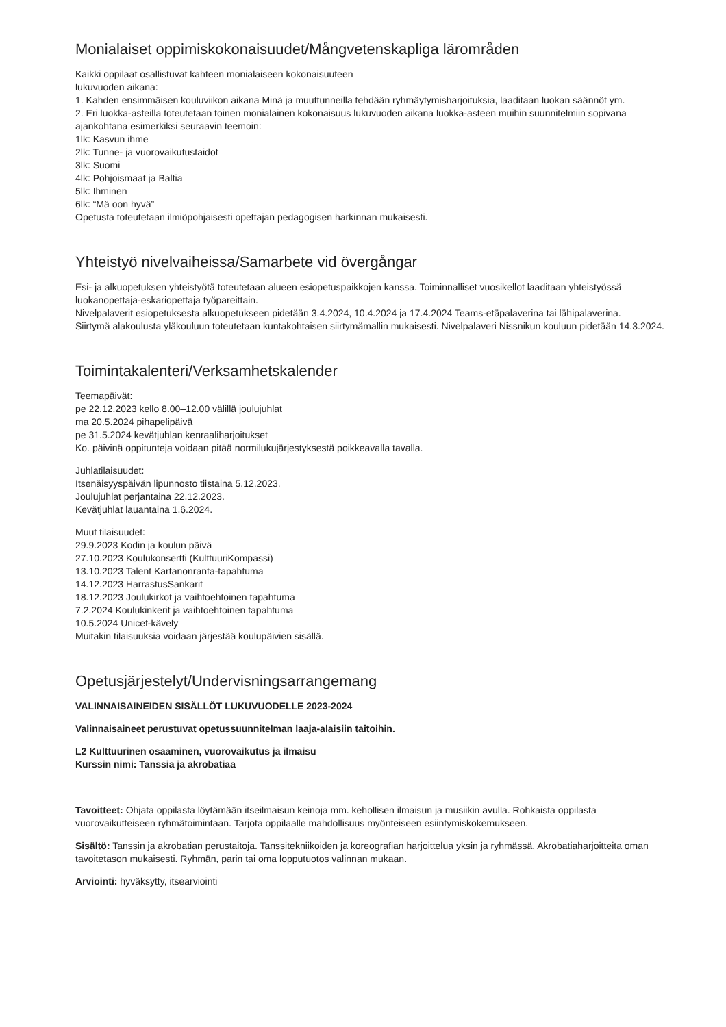Monialaiset oppimiskokonaisuudet/Mångvetenskapliga lärområden
Kaikki oppilaat osallistuvat kahteen monialaiseen kokonaisuuteen
lukuvuoden aikana:
1. Kahden ensimmäisen kouluviikon aikana Minä ja muuttunneilla tehdään ryhmäytymisharjoituksia, laaditaan luokan säännöt ym.
2. Eri luokka-asteilla toteutetaan toinen monialainen kokonaisuus lukuvuoden aikana luokka-asteen muihin suunnitelmiin sopivana ajankohtana esimerkiksi seuraavin teemoin:
1lk: Kasvun ihme
2lk: Tunne- ja vuorovaikutustaidot
3lk: Suomi
4lk: Pohjoismaat ja Baltia
5lk: Ihminen
6lk: “Mä oon hyvä”
Opetusta toteutetaan ilmiöpohjaisesti opettajan pedagogisen harkinnan mukaisesti.
Yhteistyö nivelvaiheissa/Samarbete vid övergångar
Esi- ja alkuopetuksen yhteistyötä toteutetaan alueen esiopetuspaikkojen kanssa. Toiminnalliset vuosikellot laaditaan yhteistyössä luokanopettaja-eskariopettaja työpareittain.
Nivelpalaverit esiopetuksesta alkuopetukseen pidetään 3.4.2024, 10.4.2024 ja 17.4.2024 Teams-etäpalaverina tai lähipalaverina.
Siirtymä alakoulusta yläkouluun toteutetaan kuntakohtaisen siirtymämallin mukaisesti. Nivelpalaveri Nissnikun kouluun pidetään 14.3.2024.
Toimintakalenteri/Verksamhetskalender
Teemapäivät:
pe 22.12.2023 kello 8.00–12.00 välillä joulujuhlat
ma 20.5.2024 pihapelipäivä
pe 31.5.2024 kevätjuhlan kenraaliharjoitukset
Ko. päivinä oppitunteja voidaan pitää normilukujärjestyksestä poikkeavalla tavalla.
Juhlatilaisuudet:
Itsenäisyyspäivän lipunnosto tiistaina 5.12.2023.
Joulujuhlat perjantaina 22.12.2023.
Kevätjuhlat lauantaina 1.6.2024.
Muut tilaisuudet:
29.9.2023 Kodin ja koulun päivä
27.10.2023 Koulukonsertti (KulttuuriKompassi)
13.10.2023 Talent Kartanonranta-tapahtuma
14.12.2023 HarrastusSankarit
18.12.2023 Joulukirkot ja vaihtoehtoinen tapahtuma
7.2.2024 Koulukinkerit ja vaihtoehtoinen tapahtuma
10.5.2024 Unicef-kävely
Muitakin tilaisuuksia voidaan järjestää koulupäivien sisällä.
Opetusjärjestelyt/Undervisningsarrangemang
VALINNAISAINEIDEN SISÄLLÖT LUKUVUODELLE 2023-2024
Valinnaisaineet perustuvat opetussuunnitelman laaja-alaisiin taitoihin.
L2 Kulttuurinen osaaminen, vuorovaikutus ja ilmaisu
Kurssin nimi: Tanssia ja akrobatiaa
Tavoitteet: Ohjata oppilasta löytämään itseilmaisun keinoja mm. kehollisen ilmaisun ja musiikin avulla. Rohkaista oppilasta vuorovaikutteiseen ryhmätoimintaan. Tarjota oppilaalle mahdollisuus myönteiseen esiintymiskokemukseen.
Sisältö: Tanssin ja akrobatian perustaitoja. Tanssitekniikoiden ja koreografian harjoittelua yksin ja ryhmässä. Akrobatiaharjoitteita oman tavoitetason mukaisesti. Ryhmän, parin tai oma lopputuotos valinnan mukaan.
Arviointi: hyväksytty, itsearviointi